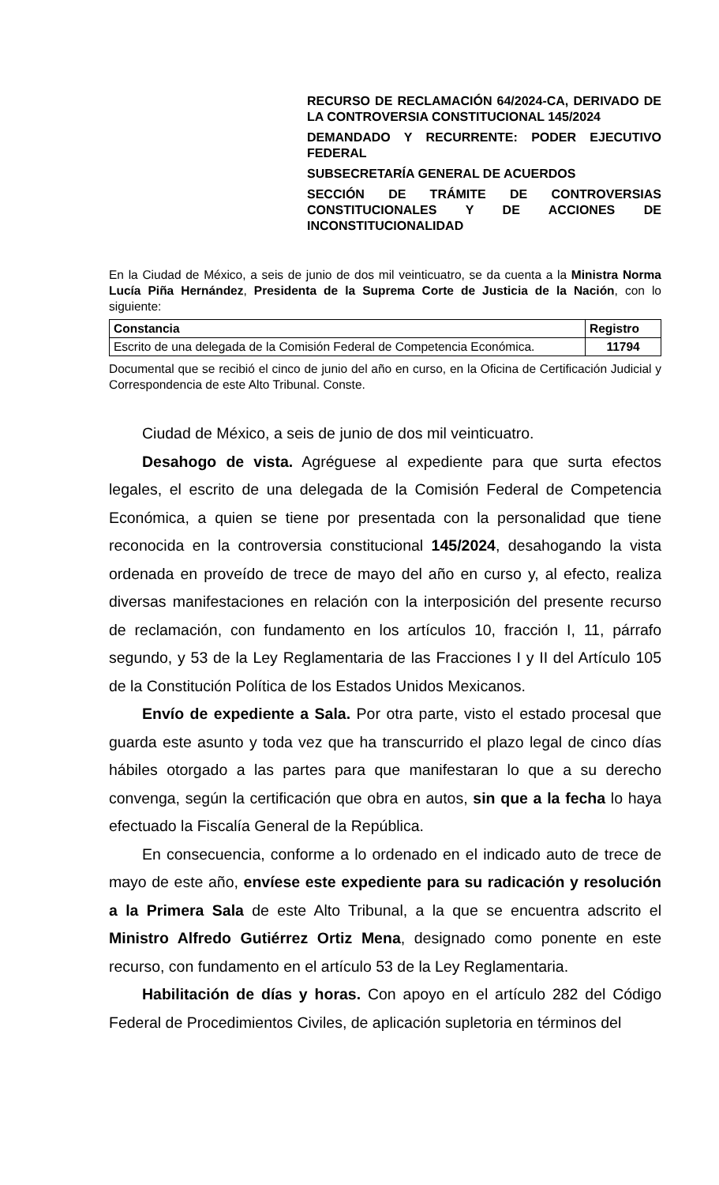RECURSO DE RECLAMACIÓN 64/2024-CA, DERIVADO DE LA CONTROVERSIA CONSTITUCIONAL 145/2024
DEMANDADO Y RECURRENTE: PODER EJECUTIVO FEDERAL
SUBSECRETARÍA GENERAL DE ACUERDOS
SECCIÓN DE TRÁMITE DE CONTROVERSIAS CONSTITUCIONALES Y DE ACCIONES DE INCONSTITUCIONALIDAD
En la Ciudad de México, a seis de junio de dos mil veinticuatro, se da cuenta a la Ministra Norma Lucía Piña Hernández, Presidenta de la Suprema Corte de Justicia de la Nación, con lo siguiente:
| Constancia | Registro |
| --- | --- |
| Escrito de una delegada de la Comisión Federal de Competencia Económica. | 11794 |
Documental que se recibió el cinco de junio del año en curso, en la Oficina de Certificación Judicial y Correspondencia de este Alto Tribunal. Conste.
Ciudad de México, a seis de junio de dos mil veinticuatro.
Desahogo de vista. Agréguese al expediente para que surta efectos legales, el escrito de una delegada de la Comisión Federal de Competencia Económica, a quien se tiene por presentada con la personalidad que tiene reconocida en la controversia constitucional 145/2024, desahogando la vista ordenada en proveído de trece de mayo del año en curso y, al efecto, realiza diversas manifestaciones en relación con la interposición del presente recurso de reclamación, con fundamento en los artículos 10, fracción I, 11, párrafo segundo, y 53 de la Ley Reglamentaria de las Fracciones I y II del Artículo 105 de la Constitución Política de los Estados Unidos Mexicanos.
Envío de expediente a Sala. Por otra parte, visto el estado procesal que guarda este asunto y toda vez que ha transcurrido el plazo legal de cinco días hábiles otorgado a las partes para que manifestaran lo que a su derecho convenga, según la certificación que obra en autos, sin que a la fecha lo haya efectuado la Fiscalía General de la República.
En consecuencia, conforme a lo ordenado en el indicado auto de trece de mayo de este año, envíese este expediente para su radicación y resolución a la Primera Sala de este Alto Tribunal, a la que se encuentra adscrito el Ministro Alfredo Gutiérrez Ortiz Mena, designado como ponente en este recurso, con fundamento en el artículo 53 de la Ley Reglamentaria.
Habilitación de días y horas. Con apoyo en el artículo 282 del Código Federal de Procedimientos Civiles, de aplicación supletoria en términos del